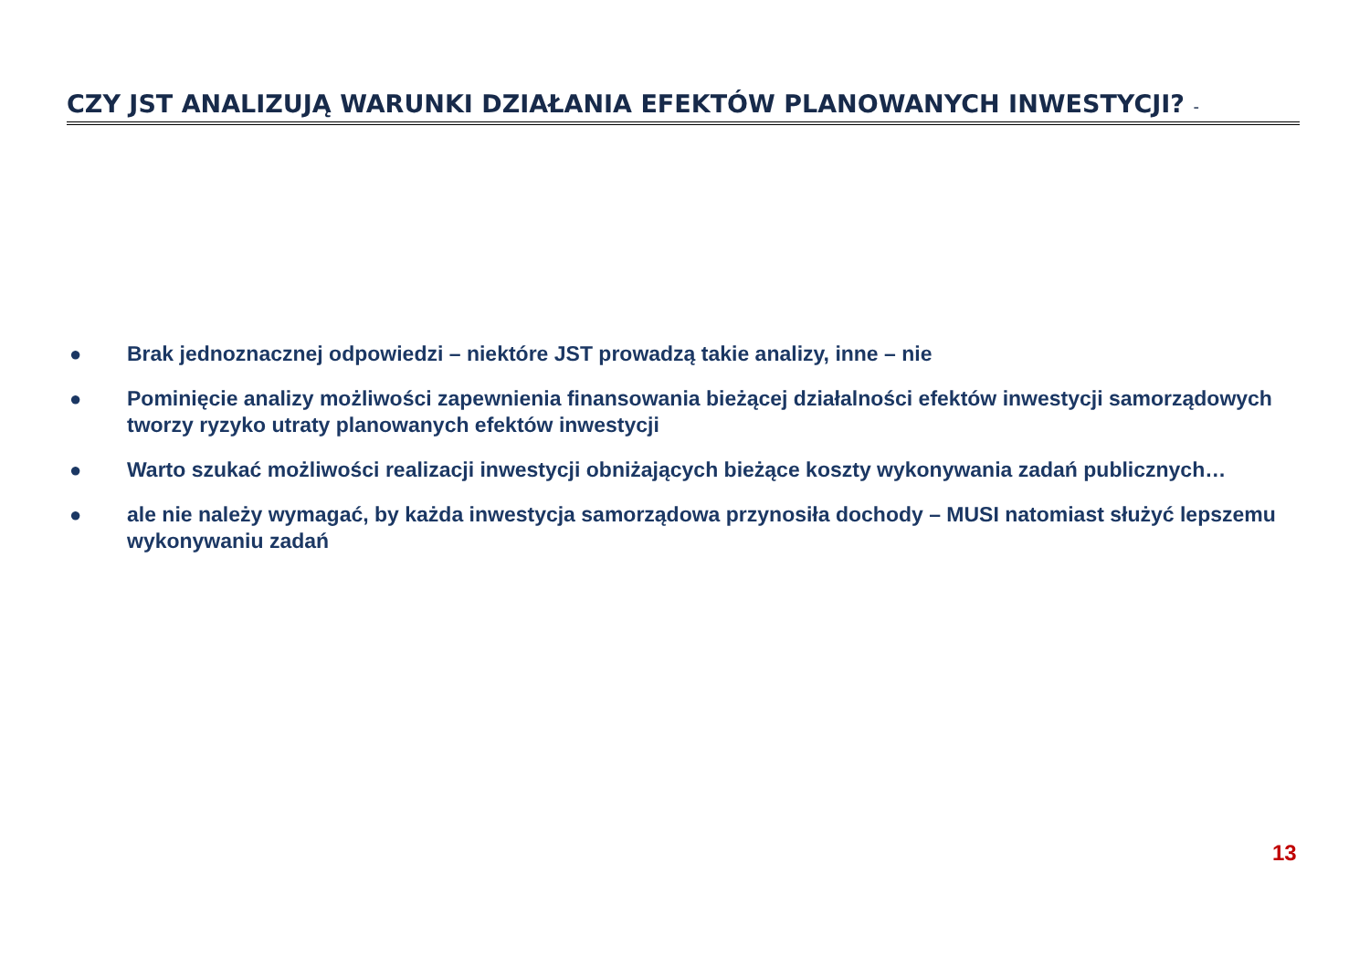CZY JST ANALIZUJĄ WARUNKI DZIAŁANIA EFEKTÓW PLANOWANYCH INWESTYCJI? -
● Brak jednoznacznej odpowiedzi – niektóre JST prowadzą takie analizy, inne – nie
● Pominięcie analizy możliwości zapewnienia finansowania bieżącej działalności efektów inwestycji samorządowych tworzy ryzyko utraty planowanych efektów inwestycji
● Warto szukać możliwości realizacji inwestycji obniżających bieżące koszty wykonywania zadań publicznych…
● ale nie należy wymagać, by każda inwestycja samorządowa przynosiła dochody – MUSI natomiast służyć lepszemu wykonywaniu zadań
13